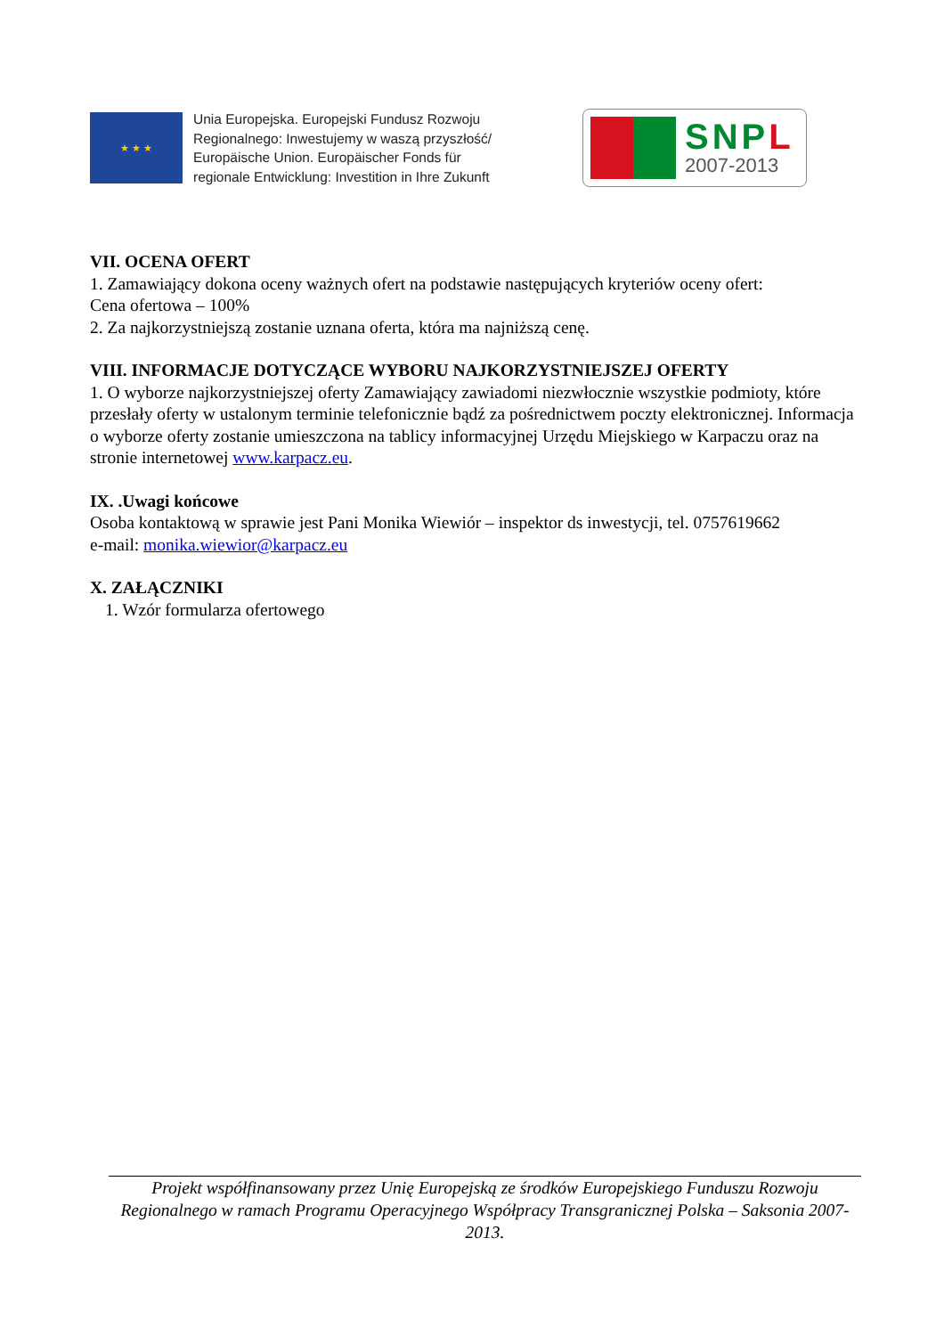★ ★ ★
Unia Europejska. Europejski Fundusz Rozwoju
Regionalnego: Inwestujemy w waszą przyszłość/
Europäische Union. Europäischer Fonds für
regionale Entwicklung: Investition in Ihre Zukunft
SNPL
2007-2013
VII. OCENA OFERT
1. Zamawiający dokona oceny ważnych ofert na podstawie następujących kryteriów oceny ofert:
Cena ofertowa – 100%
2. Za najkorzystniejszą zostanie uznana oferta, która ma najniższą cenę.
VIII. INFORMACJE DOTYCZĄCE WYBORU NAJKORZYSTNIEJSZEJ OFERTY
1. O wyborze najkorzystniejszej oferty Zamawiający zawiadomi niezwłocznie wszystkie podmioty, które przesłały oferty w ustalonym terminie telefonicznie bądź za pośrednictwem poczty elektronicznej. Informacja o wyborze oferty zostanie umieszczona na tablicy informacyjnej Urzędu Miejskiego w Karpaczu oraz na stronie internetowej www.karpacz.eu.
IX. .Uwagi końcowe
Osoba kontaktową w sprawie jest Pani Monika Wiewiór – inspektor ds inwestycji, tel. 0757619662
e-mail: monika.wiewior@karpacz.eu
X. ZAŁĄCZNIKI
1. Wzór formularza ofertowego
Projekt współfinansowany przez Unię Europejską ze środków Europejskiego Funduszu Rozwoju Regionalnego w ramach Programu Operacyjnego Współpracy Transgranicznej Polska – Saksonia 2007-2013.